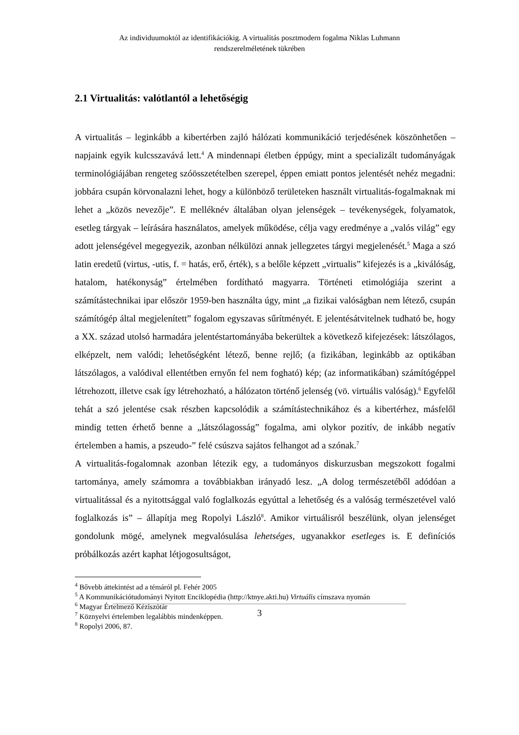Az individuumoktól az identifikációkig. A virtualitás posztmodern fogalma Niklas Luhmann
rendszerelméletének tükrében
2.1 Virtualitás: valótlantól a lehetőségig
A virtualitás – leginkább a kibertérben zajló hálózati kommunikáció terjedésének köszönhetően – napjaink egyik kulcsszavává lett.<sup>4</sup> A mindennapi életben éppúgy, mint a specializált tudományágak terminológiájában rengeteg szóösszetételben szerepel, éppen emiatt pontos jelentését nehéz megadni: jobbára csupán körvonalazni lehet, hogy a különböző területeken használt virtualitás-fogalmaknak mi lehet a „közös nevezője”. E melléknév általában olyan jelenségek – tevékenységek, folyamatok, esetleg tárgyak – leírására használatos, amelyek működése, célja vagy eredménye a „valós világ” egy adott jelenségével megegyezik, azonban nélkülözi annak jellegzetes tárgyi megjelenését.<sup>5</sup> Maga a szó latin eredetű (virtus, -utis, f. = hatás, erő, érték), s a belőle képzett „virtualis” kifejezés is a „kiválóság, hatalom, hatékonyság” értelmében fordítható magyarra. Történeti etimológiája szerint a számítástechnikai ipar először 1959-ben használta úgy, mint „a fizikai valóságban nem létező, csupán számítógép által megjelenített” fogalom egyszavas sűrítményét. E jelentésátvitelnek tudható be, hogy a XX. század utolsó harmadára jelentéstartományába bekerültek a következő kifejezések: látszólagos, elképzelt, nem valódi; lehetőségként létező, benne rejlő; (a fizikában, leginkább az optikában látszólagos, a valódival ellentétben ernyőn fel nem fogható) kép; (az informatikában) számítógéppel létrehozott, illetve csak így létrehozható, a hálózaton történő jelenség (vö. virtuális valóság).<sup>6</sup> Egyfelől tehát a szó jelentése csak részben kapcsolódik a számítástechnikához és a kibertérhez, másfelől mindig tetten érhető benne a „látszólagosság” fogalma, ami olykor pozitív, de inkább negatív értelemben a hamis, a pszeudo-” felé csúszva sajátos felhangot ad a szónak.<sup>7</sup>
A virtualitás-fogalomnak azonban létezik egy, a tudományos diskurzusban megszokott fogalmi tartománya, amely számomra a továbbiakban irányadó lesz. „A dolog természetéből adódóan a virtualitással és a nyitottsággal való foglalkozás egyúttal a lehetőség és a valóság természetével való foglalkozás is” – állapítja meg Ropolyi László<sup>8</sup>. Amikor virtuálisról beszélünk, olyan jelenséget gondolunk mögé, amelynek megvalósulása lehetséges, ugyanakkor esetleges is. E definíciós próbálkozás azért kaphat létjogosultságot,
<sup>4</sup> Bővebb áttekintést ad a témáról pl. Fehér 2005
<sup>5</sup> A Kommunikációtudományi Nyitott Enciklopédia (http://ktnye.akti.hu) Virtuális címszava nyomán
<sup>6</sup> Magyar Értelmező Kéziszótár
<sup>7</sup> Köznyelvi értelemben legalábbis mindenképpen.
<sup>8</sup> Ropolyi 2006, 87.
3